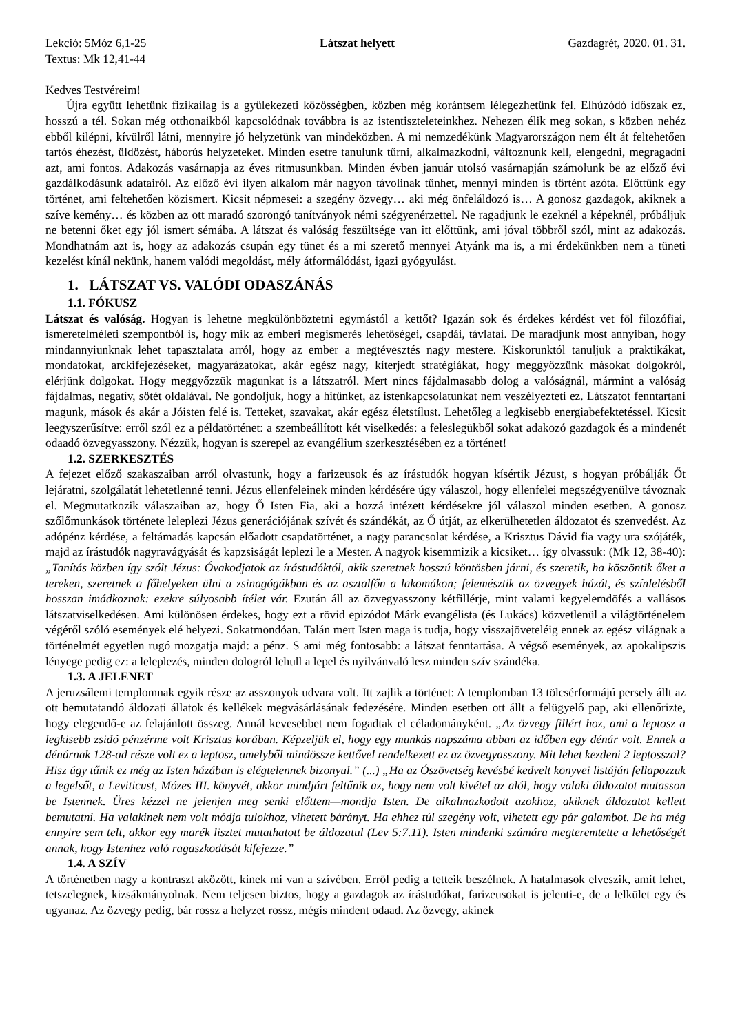Lekció: 5Móz 6,1-25 Látszat helyett Gazdagrét, 2020. 01. 31.
Textus: Mk 12,41-44
Kedves Testvéreim!
Újra együtt lehetünk fizikailag is a gyülekezeti közösségben, közben még korántsem lélegezhetünk fel. Elhúzódó időszak ez, hosszú a tél. Sokan még otthonaikból kapcsolódnak továbbra is az istentiszteleteinkhez. Nehezen élik meg sokan, s közben nehéz ebből kilépni, kívülről látni, mennyire jó helyzetünk van mindeközben. A mi nemzedékünk Magyarországon nem élt át feltehetően tartós éhezést, üldözést, háborús helyzeteket. Minden esetre tanulunk tűrni, alkalmazkodni, változnunk kell, elengedni, megragadni azt, ami fontos. Adakozás vasárnapja az éves ritmusunkban. Minden évben január utolsó vasárnapján számolunk be az előző évi gazdálkodásunk adatairól. Az előző évi ilyen alkalom már nagyon távolinak tűnhet, mennyi minden is történt azóta. Előttünk egy történet, ami feltehetően közismert. Kicsit népmesei: a szegény özvegy… aki még önfeláldozó is… A gonosz gazdagok, akiknek a szíve kemény… és közben az ott maradó szorongó tanítványok némi szégyenérzettel. Ne ragadjunk le ezeknél a képeknél, próbáljuk ne betenni őket egy jól ismert sémába. A látszat és valóság feszültsége van itt előttünk, ami jóval többről szól, mint az adakozás. Mondhatnám azt is, hogy az adakozás csupán egy tünet és a mi szerető mennyei Atyánk ma is, a mi érdekünkben nem a tüneti kezelést kínál nekünk, hanem valódi megoldást, mély átformálódást, igazi gyógyulást.
1. LÁTSZAT VS. VALÓDI ODASZÁNÁS
1.1. FÓKUSZ
Látszat és valóság. Hogyan is lehetne megkülönböztetni egymástól a kettőt? Igazán sok és érdekes kérdést vet föl filozófiai, ismeretelméleti szempontból is, hogy mik az emberi megismerés lehetőségei, csapdái, távlatai. De maradjunk most annyiban, hogy mindannyiunknak lehet tapasztalata arról, hogy az ember a megtévesztés nagy mestere. Kiskorunktól tanuljuk a praktikákat, mondatokat, arckifejezéseket, magyarázatokat, akár egész nagy, kiterjedt stratégiákat, hogy meggyőzzünk másokat dolgokról, elérjünk dolgokat. Hogy meggyőzzük magunkat is a látszatról. Mert nincs fájdalmasabb dolog a valóságnál, mármint a valóság fájdalmas, negatív, sötét oldalával. Ne gondoljuk, hogy a hitünket, az istenkapcsolatunkat nem veszélyezteti ez. Látszatot fenntartani magunk, mások és akár a Jóisten felé is. Tetteket, szavakat, akár egész életstílust. Lehetőleg a legkisebb energiabefektetéssel. Kicsit leegyszerűsítve: erről szól ez a példatörténet: a szembeállított két viselkedés: a feleslegükből sokat adakozó gazdagok és a mindenét odaadó özvegyasszony. Nézzük, hogyan is szerepel az evangélium szerkesztésében ez a történet!
1.2. SZERKESZTÉS
A fejezet előző szakaszaiban arról olvastunk, hogy a farizeusok és az írástudók hogyan kísértik Jézust, s hogyan próbálják Őt lejáratni, szolgálatát lehetetlenné tenni. Jézus ellenfeleinek minden kérdésére úgy válaszol, hogy ellenfelei megszégyenülve távoznak el. Megmutatkozik válaszaiban az, hogy Ő Isten Fia, aki a hozzá intézett kérdésekre jól válaszol minden esetben. A gonosz szőlőmunkások története leleplezi Jézus generációjának szívét és szándékát, az Ő útját, az elkerülhetetlen áldozatot és szenvedést. Az adópénz kérdése, a feltámadás kapcsán előadott csapdatörténet, a nagy parancsolat kérdése, a Krisztus Dávid fia vagy ura szójáték, majd az írástudók nagyravágyását és kapzsiságát leplezi le a Mester. A nagyok kisemmizik a kicsiket… így olvassuk: (Mk 12, 38-40): „Tanítás közben így szólt Jézus: Óvakodjatok az írástudóktól, akik szeretnek hosszú köntösben járni, és szeretik, ha köszöntik őket a tereken, szeretnek a főhelyeken ülni a zsinagógákban és az asztalfőn a lakomákon; felemésztik az özvegyek házát, és színlelésből hosszan imádkoznak: ezekre súlyosabb ítélet vár. Ezután áll az özvegyasszony kétfillérje, mint valami kegyelemdöfés a vallásos látszatviselkedésen. Ami különösen érdekes, hogy ezt a rövid epizódot Márk evangélista (és Lukács) közvetlenül a világtörténelem végéről szóló események elé helyezi. Sokatmondóan. Talán mert Isten maga is tudja, hogy visszajöveteléig ennek az egész világnak a történelmét egyetlen rugó mozgatja majd: a pénz. S ami még fontosabb: a látszat fenntartása. A végső események, az apokalipszis lényege pedig ez: a leleplezés, minden dologról lehull a lepel és nyilvánvaló lesz minden szív szándéka.
1.3. A JELENET
A jeruzsálemi templomnak egyik része az asszonyok udvara volt. Itt zajlik a történet: A templomban 13 tölcsérformájú persely állt az ott bemutatandó áldozati állatok és kellékek megvásárlásának fedezésére. Minden esetben ott állt a felügyelő pap, aki ellenőrizte, hogy elegendő-e az felajánlott összeg. Annál kevesebbet nem fogadtak el céladományként. „Az özvegy fillért hoz, ami a leptosz a legkisebb zsidó pénzérme volt Krisztus korában. Képzeljük el, hogy egy munkás napszáma abban az időben egy dénár volt. Ennek a dénárnak 128-ad része volt ez a leptosz, amelyből mindössze kettővel rendelkezett ez az özvegyasszony. Mit lehet kezdeni 2 leptosszal? Hisz úgy tűnik ez még az Isten házában is elégtelennek bizonyul.” (...) „Ha az Ószövetség kevésbé kedvelt könyvei listáján fellapozzuk a legelsőt, a Leviticust, Mózes III. könyvét, akkor mindjárt feltűnik az, hogy nem volt kivétel az alól, hogy valaki áldozatot mutasson be Istennek. Üres kézzel ne jelenjen meg senki előttem—mondja Isten. De alkalmazkodott azokhoz, akiknek áldozatot kellett bemutatni. Ha valakinek nem volt módja tulokhoz, vihetett bárányt. Ha ehhez túl szegény volt, vihetett egy pár galambot. De ha még ennyire sem telt, akkor egy marék lisztet mutathatott be áldozatul (Lev 5:7.11). Isten mindenki számára megteremtette a lehetőségét annak, hogy Istenhez való ragaszkodását kifejezze.”
1.4. A SZÍV
A történetben nagy a kontraszt aközött, kinek mi van a szívében. Erről pedig a tetteik beszélnek. A hatalmasok elveszik, amit lehet, tetszelegnek, kizsákmányolnak. Nem teljesen biztos, hogy a gazdagok az írástudókat, farizeusokat is jelenti-e, de a lelkület egy és ugyanaz. Az özvegy pedig, bár rossz a helyzet rossz, mégis mindent odaad. Az özvegy, akinek